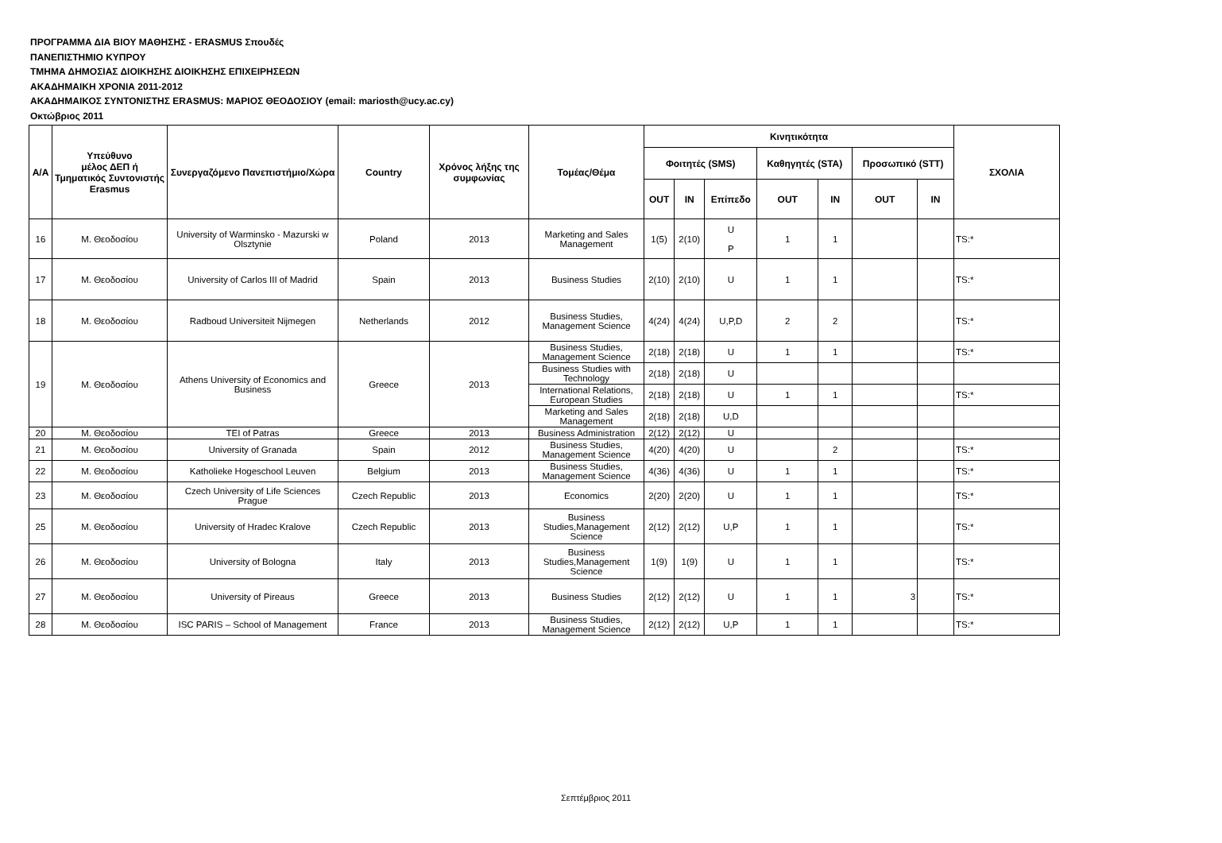ΠΡΟΓΡΑΜΜΑ ΔΙΑ ΒΙΟΥ ΜΑΘΗΣΗΣ - ERASMUS Σπουδές
ΠΑΝΕΠΙΣΤΗΜΙΟ ΚΥΠΡΟΥ
ΤΜΗΜΑ ΔΗΜΟΣΙΑΣ ΔΙΟΙΚΗΣΗΣ ΔΙΟΙΚΗΣΗΣ ΕΠΙΧΕΙΡΗΣΕΩΝ
ΑΚΑΔΗΜΑΙΚΗ ΧΡΟΝΙΑ 2011-2012
ΑΚΑΔΗΜΑΙΚΟΣ ΣΥΝΤΟΝΙΣΤΗΣ ERASMUS: ΜΑΡΙΟΣ ΘΕΟΔΟΣΙΟΥ (email: mariosth@ucy.ac.cy)
Οκτώβριος 2011
| A/A | Υπεύθυνο μέλος ΔΕΠ ή Τμηματικός Συντονιστής Erasmus | Συνεργαζόμενο Πανεπιστήμιο/Χώρα | Country | Χρόνος λήξης της συμφωνίας | Τομέας/Θέμα | Κινητικότητα | | | | | | | ΣΧΟΛΙΑ |
| --- | --- | --- | --- | --- | --- | --- | --- | --- | --- | --- | --- | --- | --- |
| | | | | | | Φοιτητές (SMS) | | | Καθηγητές (STA) | | Προσωπικό (STT) | | |
| | | | | | | OUT | IN | Επίπεδο | OUT | IN | OUT | IN | |
| 16 | Μ. Θεοδοσίου | University of Warminsko - Mazurski w Olsztynie | Poland | 2013 | Marketing and Sales Management | 1(5) | 2(10) | U P | 1 | 1 | | | TS:* |
| 17 | Μ. Θεοδοσίου | University of Carlos III of Madrid | Spain | 2013 | Business Studies | 2(10) | 2(10) | U | 1 | 1 | | | TS:* |
| 18 | Μ. Θεοδοσίου | Radboud Universiteit Nijmegen | Netherlands | 2012 | Business Studies, Management Science | 4(24) | 4(24) | U,P,D | 2 | 2 | | | TS:* |
| 19 | Μ. Θεοδοσίου | Athens University of Economics and Business | Greece | 2013 | Business Studies, Management Science | 2(18) | 2(18) | U | 1 | 1 | | | TS:* |
| | | | | | Business Studies with Technology | 2(18) | 2(18) | U | | | | | |
| | | | | | International Relations, European Studies | 2(18) | 2(18) | U | 1 | 1 | | | TS:* |
| | | | | | Marketing and Sales Management | 2(18) | 2(18) | U,D | | | | | |
| 20 | Μ. Θεοδοσίου | TEI of Patras | Greece | 2013 | Business Administration | 2(12) | 2(12) | U | | | | | |
| 21 | Μ. Θεοδοσίου | University of Granada | Spain | 2012 | Business Studies, Management Science | 4(20) | 4(20) | U | | 2 | | | TS:* |
| 22 | Μ. Θεοδοσίου | Katholieke Hogeschool Leuven | Belgium | 2013 | Business Studies, Management Science | 4(36) | 4(36) | U | 1 | 1 | | | TS:* |
| 23 | Μ. Θεοδοσίου | Czech University of Life Sciences Prague | Czech Republic | 2013 | Economics | 2(20) | 2(20) | U | 1 | 1 | | | TS:* |
| 25 | Μ. Θεοδοσίου | University of Hradec Kralove | Czech Republic | 2013 | Business Studies,Management Science | 2(12) | 2(12) | U,P | 1 | 1 | | | TS:* |
| 26 | Μ. Θεοδοσίου | University of Bologna | Italy | 2013 | Business Studies,Management Science | 1(9) | 1(9) | U | 1 | 1 | | | TS:* |
| 27 | Μ. Θεοδοσίου | University of Pireaus | Greece | 2013 | Business Studies | 2(12) | 2(12) | U | 1 | 1 | 3 | | TS:* |
| 28 | Μ. Θεοδοσίου | ISC PARIS – School of Management | France | 2013 | Business Studies, Management Science | 2(12) | 2(12) | U,P | 1 | 1 | | | TS:* |
Σεπτέμβριος 2011